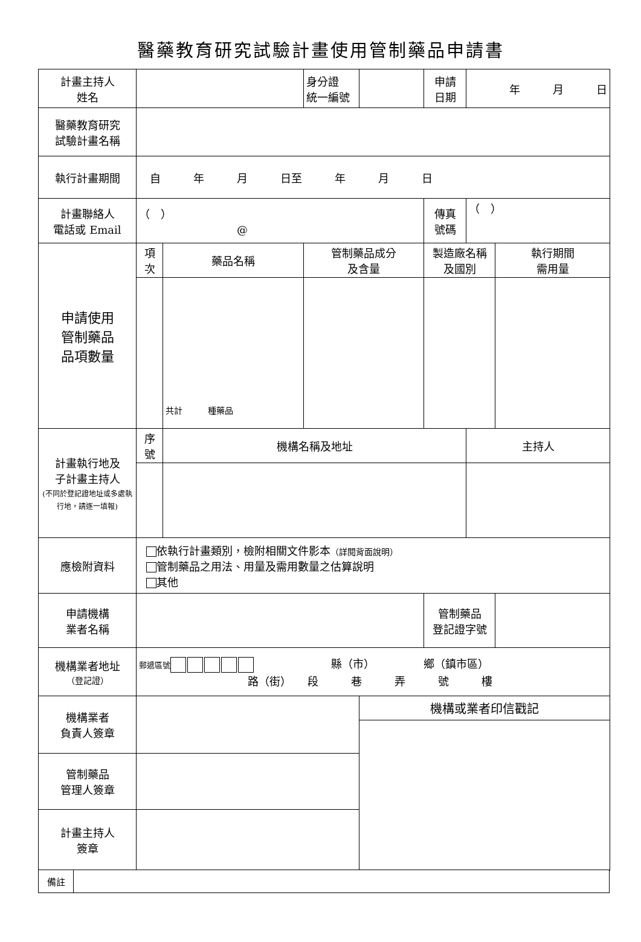醫藥教育研究試驗計畫使用管制藥品申請書
| 計畫主持人 姓名 | | | 身分證 統一編號 | | 申請 日期 | 年 月 日 | |
| 醫藥教育研究 試驗計畫名稱 | | | | | | | |
| 執行計畫期間 | 自 年 月 日至 年 月 日 | | | | | | |
| 計畫聯絡人 電話或 Email | （ ） @ | | | | 傳真 號碼 | （ ） | |
| 申請使用 管制藥品 品項數量 | 項次 | 藥品名稱 | 管制藥品成分 及含量 | | 製造廠名稱 及國別 | | 執行期間 需用量 |
| | | 共計 種藥品 | | | | | |
| 計畫執行地及 子計畫主持人 (不同於登記證地址或多處執行地，請逐一填報) | 序號 | 機構名稱及地址 | | | | 主持人 | |
| 應檢附資料 | 依執行計畫類別，檢附相關文件影本 （詳閱背面說明） 管制藥品之用法、用量及需用數量之估算說明 其他 | | | | | | |
| 申請機構 業者名稱 | | | | | 管制藥品 登記證字號 | | |
| 機構業者地址 （登記證） | 郵遞區號 縣（市） 鄉（鎮市區） 路（街） 段 巷 弄 號 樓 | | | | | | |
| 機構業者 負責人簽章 | | | | 機構或業者印信戳記 | | | |
| 管制藥品 管理人簽章 | | | | | | | |
| 計畫主持人 簽章 | | | | | | | |
| 備註 | |